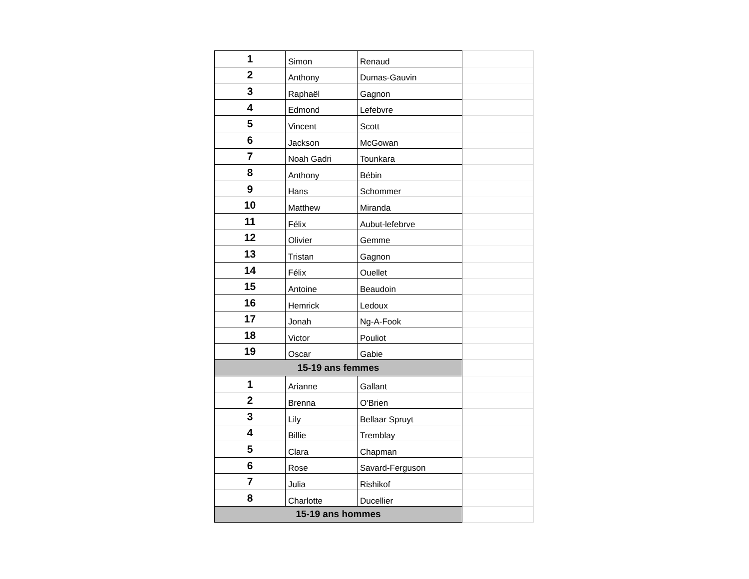| 1 | Simon | Renaud | |
| 2 | Anthony | Dumas-Gauvin | |
| 3 | Raphaël | Gagnon | |
| 4 | Edmond | Lefebvre | |
| 5 | Vincent | Scott | |
| 6 | Jackson | McGowan | |
| 7 | Noah Gadri | Tounkara | |
| 8 | Anthony | Bébin | |
| 9 | Hans | Schommer | |
| 10 | Matthew | Miranda | |
| 11 | Félix | Aubut-lefebrve | |
| 12 | Olivier | Gemme | |
| 13 | Tristan | Gagnon | |
| 14 | Félix | Ouellet | |
| 15 | Antoine | Beaudoin | |
| 16 | Hemrick | Ledoux | |
| 17 | Jonah | Ng-A-Fook | |
| 18 | Victor | Pouliot | |
| 19 | Oscar | Gabie | |
| 15-19 ans femmes | | | |
| 1 | Arianne | Gallant | |
| 2 | Brenna | O'Brien | |
| 3 | Lily | Bellaar Spruyt | |
| 4 | Billie | Tremblay | |
| 5 | Clara | Chapman | |
| 6 | Rose | Savard-Ferguson | |
| 7 | Julia | Rishikof | |
| 8 | Charlotte | Ducellier | |
| 15-19 ans hommes | | | |